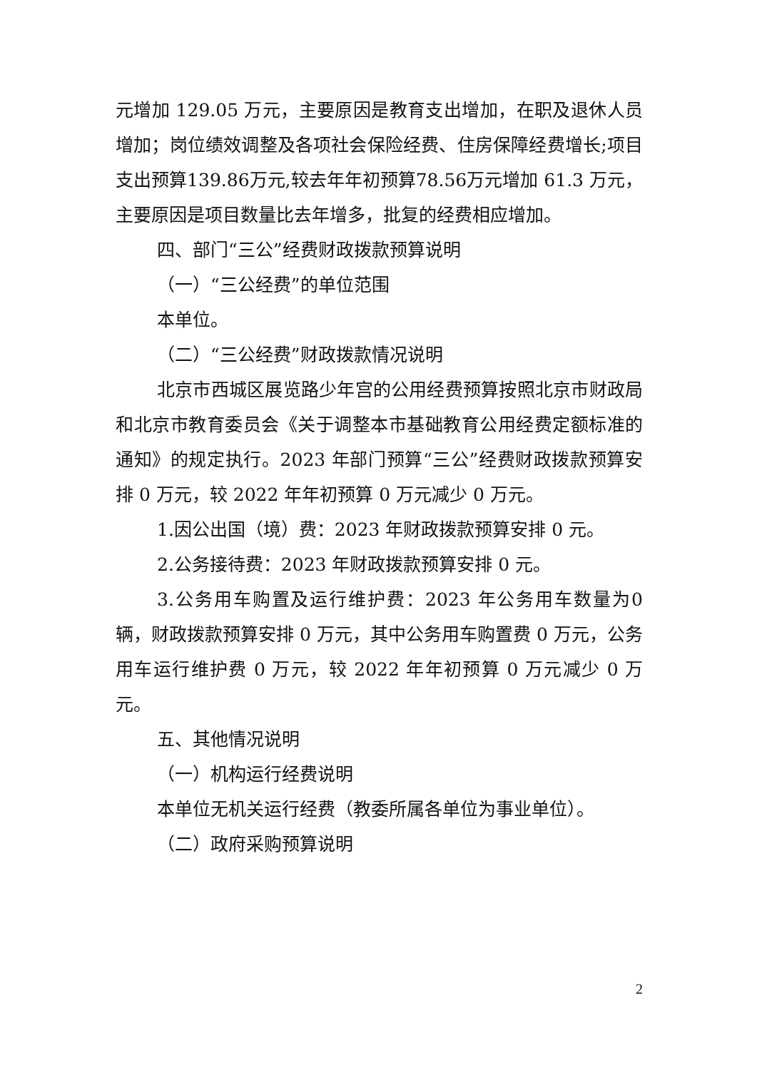元增加 129.05 万元，主要原因是教育支出增加，在职及退休人员增加；岗位绩效调整及各项社会保险经费、住房保障经费增长;项目支出预算139.86万元,较去年年初预算78.56万元增加 61.3 万元，主要原因是项目数量比去年增多，批复的经费相应增加。
四、部门“三公”经费财政拨款预算说明
（一）“三公经费”的单位范围
本单位。
（二）“三公经费”财政拨款情况说明
北京市西城区展览路少年宫的公用经费预算按照北京市财政局和北京市教育委员会《关于调整本市基础教育公用经费定额标准的通知》的规定执行。2023 年部门预算“三公”经费财政拨款预算安排 0 万元，较 2022 年年初预算 0 万元减少 0 万元。
1.因公出国（境）费：2023 年财政拨款预算安排 0 元。
2.公务接待费：2023 年财政拨款预算安排 0 元。
3.公务用车购置及运行维护费：2023 年公务用车数量为0 辆，财政拨款预算安排 0 万元，其中公务用车购置费 0 万元，公务用车运行维护费 0 万元，较 2022 年年初预算 0 万元减少 0 万元。
五、其他情况说明
（一）机构运行经费说明
本单位无机关运行经费（教委所属各单位为事业单位）。
（二）政府采购预算说明
2